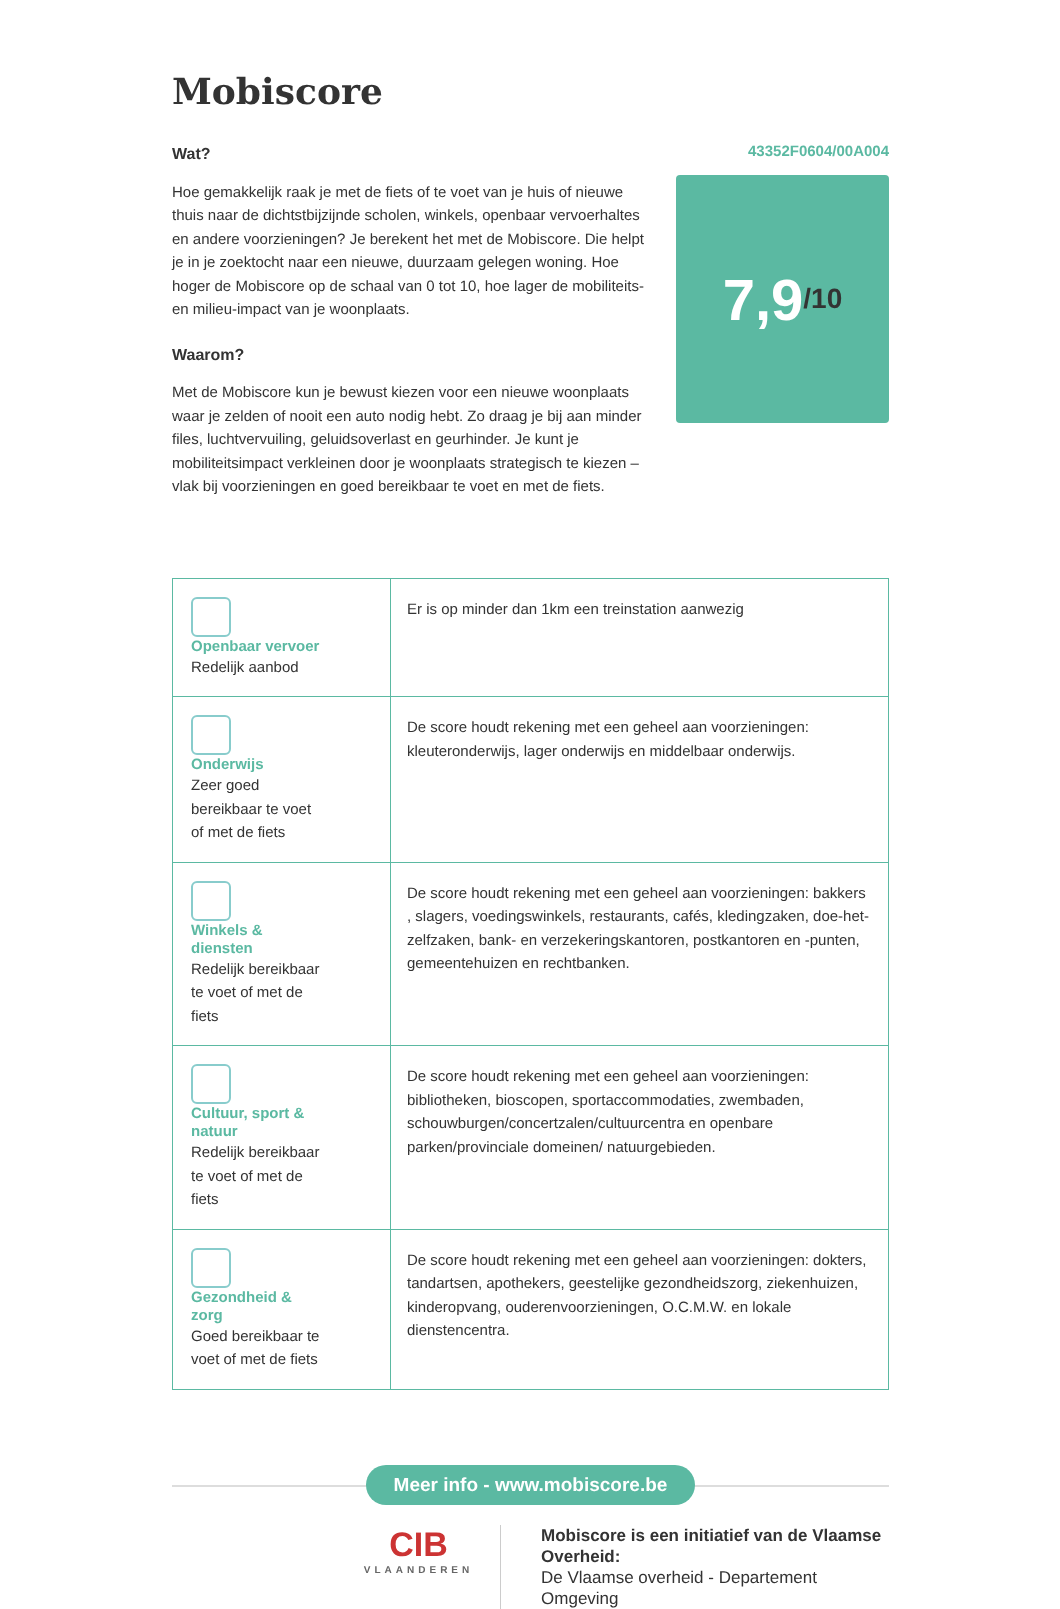Mobiscore
Wat?
Hoe gemakkelijk raak je met de fiets of te voet van je huis of nieuwe thuis naar de dichtstbijzijnde scholen, winkels, openbaar vervoerhaltes en andere voorzieningen? Je berekent het met de Mobiscore. Die helpt je in je zoektocht naar een nieuwe, duurzaam gelegen woning. Hoe hoger de Mobiscore op de schaal van 0 tot 10, hoe lager de mobiliteits- en milieu-impact van je woonplaats.
Waarom?
Met de Mobiscore kun je bewust kiezen voor een nieuwe woonplaats waar je zelden of nooit een auto nodig hebt. Zo draag je bij aan minder files, luchtvervuiling, geluidsoverlast en geurhinder. Je kunt je mobiliteitsimpact verkleinen door je woonplaats strategisch te kiezen – vlak bij voorzieningen en goed bereikbaar te voet en met de fiets.
43352F0604/00A004
7,9 /10
| Openbaar vervoer Redelijk aanbod | Er is op minder dan 1km een treinstation aanwezig |
| Onderwijs Zeer goed bereikbaar te voet of met de fiets | De score houdt rekening met een geheel aan voorzieningen: kleuteronderwijs, lager onderwijs en middelbaar onderwijs. |
| Winkels & diensten Redelijk bereikbaar te voet of met de fiets | De score houdt rekening met een geheel aan voorzieningen: bakkers , slagers, voedingswinkels, restaurants, cafés, kledingzaken, doe-het-zelfzaken, bank- en verzekeringskantoren, postkantoren en -punten, gemeentehuizen en rechtbanken. |
| Cultuur, sport & natuur Redelijk bereikbaar te voet of met de fiets | De score houdt rekening met een geheel aan voorzieningen: bibliotheken, bioscopen, sportaccommodaties, zwembaden, schouwburgen/concertzalen/cultuurcentra en openbare parken/provinciale domeinen/ natuurgebieden. |
| Gezondheid & zorg Goed bereikbaar te voet of met de fiets | De score houdt rekening met een geheel aan voorzieningen: dokters, tandartsen, apothekers, geestelijke gezondheidszorg, ziekenhuizen, kinderopvang, ouderenvoorzieningen, O.C.M.W. en lokale dienstencentra. |
Meer info - www.mobiscore.be
CIB
VLAANDEREN
Mobiscore is een initiatief van de Vlaamse Overheid:
De Vlaamse overheid - Departement Omgeving